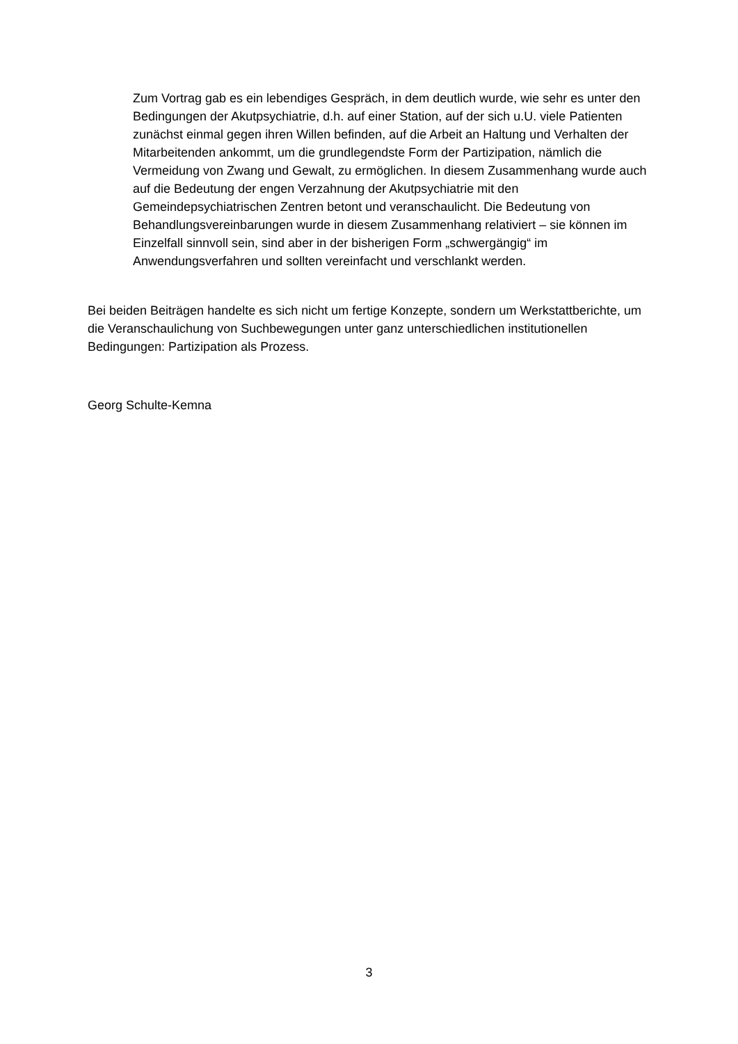Zum Vortrag gab es ein lebendiges Gespräch, in dem deutlich wurde, wie sehr es unter den Bedingungen der Akutpsychiatrie, d.h. auf einer Station, auf der sich u.U. viele Patienten zunächst einmal gegen ihren Willen befinden, auf die Arbeit an Haltung und Verhalten der Mitarbeitenden ankommt, um die grundlegendste Form der Partizipation, nämlich die Vermeidung von Zwang und Gewalt, zu ermöglichen. In diesem Zusammenhang wurde auch auf die Bedeutung der engen Verzahnung der Akutpsychiatrie mit den Gemeindepsychiatrischen Zentren betont und veranschaulicht. Die Bedeutung von Behandlungsvereinbarungen wurde in diesem Zusammenhang relativiert – sie können im Einzelfall sinnvoll sein, sind aber in der bisherigen Form „schwergängig“ im Anwendungsverfahren und sollten vereinfacht und verschlankt werden.
Bei beiden Beiträgen handelte es sich nicht um fertige Konzepte, sondern um Werkstattberichte, um die Veranschaulichung von Suchbewegungen unter ganz unterschiedlichen institutionellen Bedingungen: Partizipation als Prozess.
Georg Schulte-Kemna
3